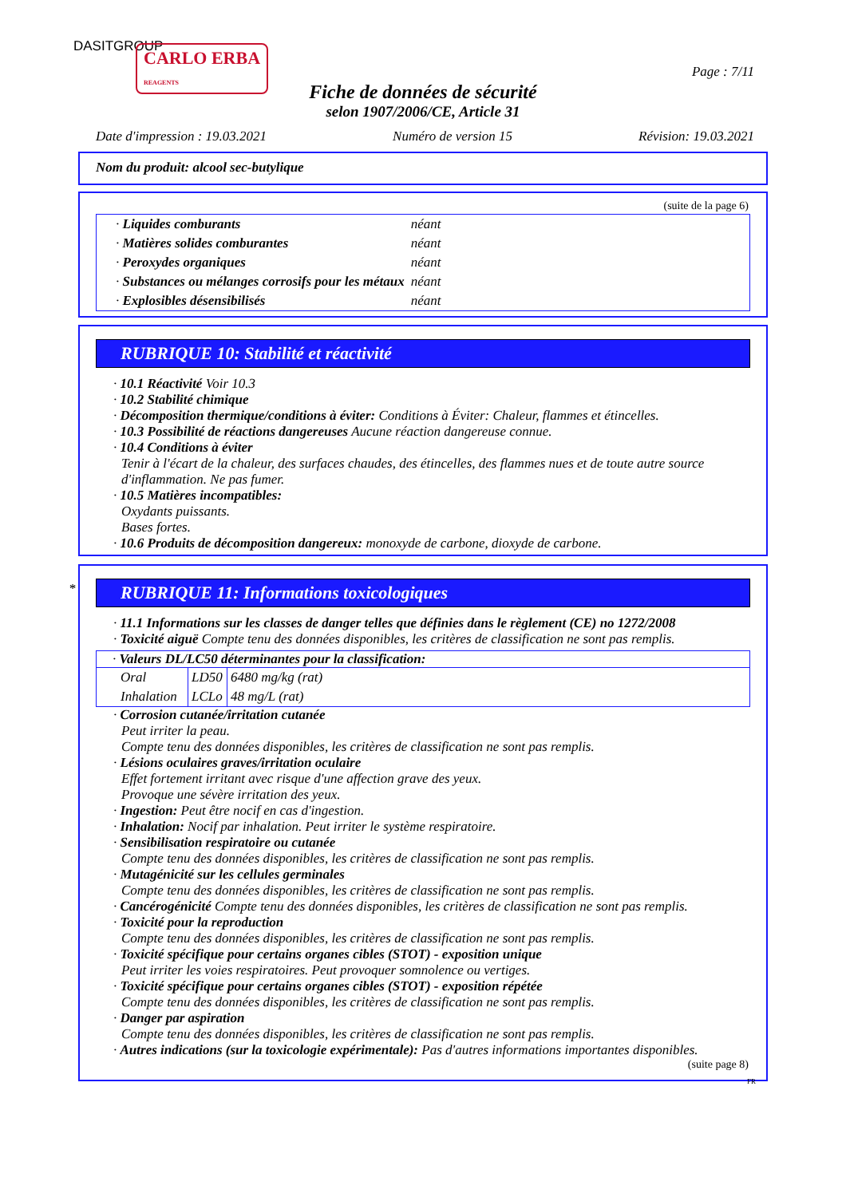DASITGROUP
CARLO ERBA
REAGENTS
Page : 7/11
Fiche de données de sécurité
selon 1907/2006/CE, Article 31
Date d'impression : 19.03.2021 Numéro de version 15 Révision: 19.03.2021
Nom du produit: alcool sec-butylique
(suite de la page 6)
| · Liquides comburants | néant |
| · Matières solides comburantes | néant |
| · Peroxydes organiques | néant |
| · Substances ou mélanges corrosifs pour les métaux | néant |
| · Explosibles désensibilisés | néant |
RUBRIQUE 10: Stabilité et réactivité
· 10.1 Réactivité Voir 10.3
· 10.2 Stabilité chimique
· Décomposition thermique/conditions à éviter: Conditions à Éviter: Chaleur, flammes et étincelles.
· 10.3 Possibilité de réactions dangereuses Aucune réaction dangereuse connue.
· 10.4 Conditions à éviter
Tenir à l'écart de la chaleur, des surfaces chaudes, des étincelles, des flammes nues et de toute autre source d'inflammation. Ne pas fumer.
· 10.5 Matières incompatibles:
Oxydants puissants.
Bases fortes.
· 10.6 Produits de décomposition dangereux: monoxyde de carbone, dioxyde de carbone.
*
RUBRIQUE 11: Informations toxicologiques
· 11.1 Informations sur les classes de danger telles que définies dans le règlement (CE) no 1272/2008
· Toxicité aiguë Compte tenu des données disponibles, les critères de classification ne sont pas remplis.
· Valeurs DL/LC50 déterminantes pour la classification:
| Oral | LD50 | 6480 mg/kg (rat) |
| Inhalation | LCLo | 48 mg/L (rat) |
· Corrosion cutanée/irritation cutanée
Peut irriter la peau.
Compte tenu des données disponibles, les critères de classification ne sont pas remplis.
· Lésions oculaires graves/irritation oculaire
Effet fortement irritant avec risque d'une affection grave des yeux.
Provoque une sévère irritation des yeux.
· Ingestion: Peut être nocif en cas d'ingestion.
· Inhalation: Nocif par inhalation. Peut irriter le système respiratoire.
· Sensibilisation respiratoire ou cutanée
Compte tenu des données disponibles, les critères de classification ne sont pas remplis.
· Mutagénicité sur les cellules germinales
Compte tenu des données disponibles, les critères de classification ne sont pas remplis.
· Cancérogénicité Compte tenu des données disponibles, les critères de classification ne sont pas remplis.
· Toxicité pour la reproduction
Compte tenu des données disponibles, les critères de classification ne sont pas remplis.
· Toxicité spécifique pour certains organes cibles (STOT) - exposition unique
Peut irriter les voies respiratoires. Peut provoquer somnolence ou vertiges.
· Toxicité spécifique pour certains organes cibles (STOT) - exposition répétée
Compte tenu des données disponibles, les critères de classification ne sont pas remplis.
· Danger par aspiration
Compte tenu des données disponibles, les critères de classification ne sont pas remplis.
· Autres indications (sur la toxicologie expérimentale): Pas d'autres informations importantes disponibles.
(suite page 8)
FR